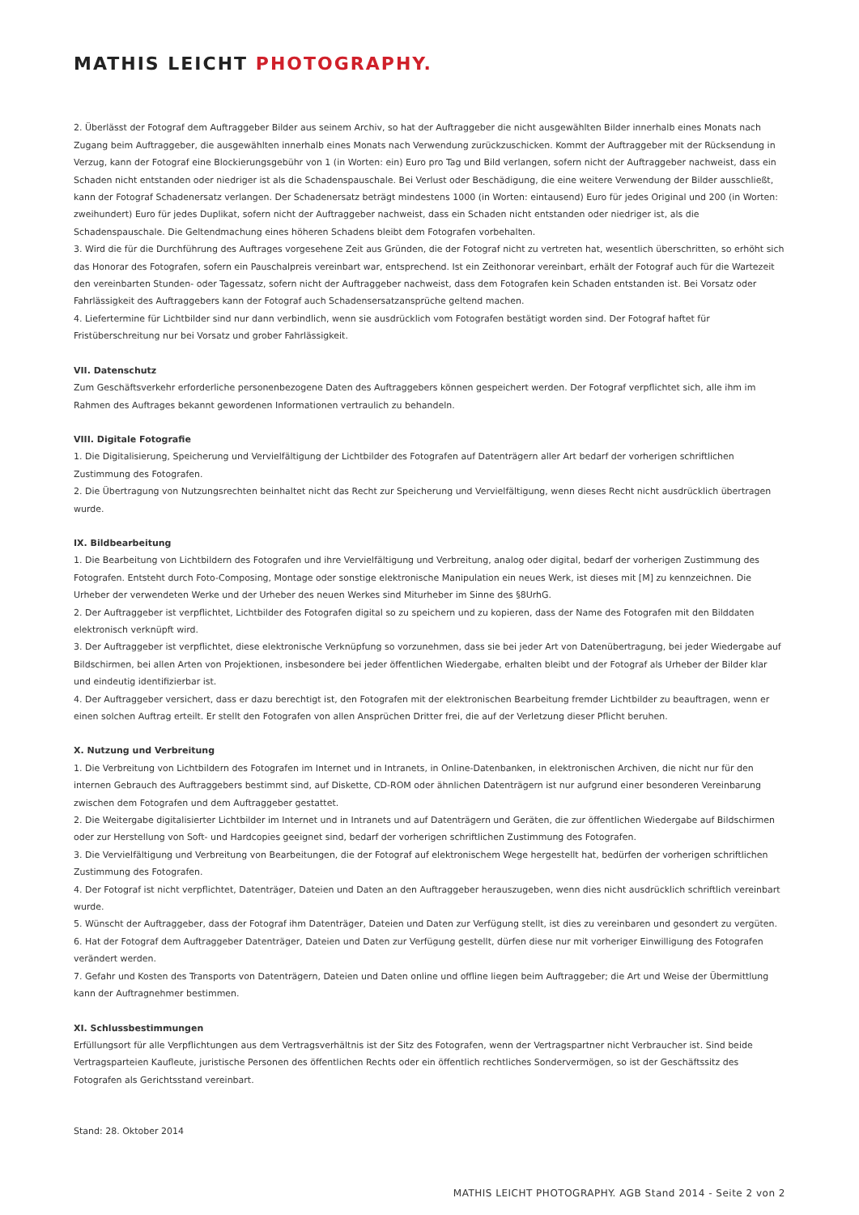MATHIS LEICHT PHOTOGRAPHY.
2. Überlässt der Fotograf dem Auftraggeber Bilder aus seinem Archiv, so hat der Auftraggeber die nicht ausgewählten Bilder innerhalb eines Monats nach Zugang beim Auftraggeber, die ausgewählten innerhalb eines Monats nach Verwendung zurückzuschicken. Kommt der Auftraggeber mit der Rücksendung in Verzug, kann der Fotograf eine Blockierungsgebühr von 1 (in Worten: ein) Euro pro Tag und Bild verlangen, sofern nicht der Auftraggeber nachweist, dass ein Schaden nicht entstanden oder niedriger ist als die Schadenspauschale. Bei Verlust oder Beschädigung, die eine weitere Verwendung der Bilder ausschließt, kann der Fotograf Schadenersatz verlangen. Der Schadenersatz beträgt mindestens 1000 (in Worten: eintausend) Euro für jedes Original und 200 (in Worten: zweihundert) Euro für jedes Duplikat, sofern nicht der Auftraggeber nachweist, dass ein Schaden nicht entstanden oder niedriger ist, als die Schadenspauschale. Die Geltendmachung eines höheren Schadens bleibt dem Fotografen vorbehalten.
3. Wird die für die Durchführung des Auftrages vorgesehene Zeit aus Gründen, die der Fotograf nicht zu vertreten hat, wesentlich überschritten, so erhöht sich das Honorar des Fotografen, sofern ein Pauschalpreis vereinbart war, entsprechend. Ist ein Zeithonorar vereinbart, erhält der Fotograf auch für die Wartezeit den vereinbarten Stunden- oder Tagessatz, sofern nicht der Auftraggeber nachweist, dass dem Fotografen kein Schaden entstanden ist. Bei Vorsatz oder Fahrlässigkeit des Auftraggebers kann der Fotograf auch Schadensersatzansprüche geltend machen.
4. Liefertermine für Lichtbilder sind nur dann verbindlich, wenn sie ausdrücklich vom Fotografen bestätigt worden sind. Der Fotograf haftet für Fristüberschreitung nur bei Vorsatz und grober Fahrlässigkeit.
VII. Datenschutz
Zum Geschäftsverkehr erforderliche personenbezogene Daten des Auftraggebers können gespeichert werden. Der Fotograf verpflichtet sich, alle ihm im Rahmen des Auftrages bekannt gewordenen Informationen vertraulich zu behandeln.
VIII. Digitale Fotografie
1. Die Digitalisierung, Speicherung und Vervielfältigung der Lichtbilder des Fotografen auf Datenträgern aller Art bedarf der vorherigen schriftlichen Zustimmung des Fotografen.
2. Die Übertragung von Nutzungsrechten beinhaltet nicht das Recht zur Speicherung und Vervielfältigung, wenn dieses Recht nicht ausdrücklich übertragen wurde.
IX. Bildbearbeitung
1. Die Bearbeitung von Lichtbildern des Fotografen und ihre Vervielfältigung und Verbreitung, analog oder digital, bedarf der vorherigen Zustimmung des Fotografen. Entsteht durch Foto-Composing, Montage oder sonstige elektronische Manipulation ein neues Werk, ist dieses mit [M] zu kennzeichnen. Die Urheber der verwendeten Werke und der Urheber des neuen Werkes sind Miturheber im Sinne des §8UrhG.
2. Der Auftraggeber ist verpflichtet, Lichtbilder des Fotografen digital so zu speichern und zu kopieren, dass der Name des Fotografen mit den Bilddaten elektronisch verknüpft wird.
3. Der Auftraggeber ist verpflichtet, diese elektronische Verknüpfung so vorzunehmen, dass sie bei jeder Art von Datenübertragung, bei jeder Wiedergabe auf Bildschirmen, bei allen Arten von Projektionen, insbesondere bei jeder öffentlichen Wiedergabe, erhalten bleibt und der Fotograf als Urheber der Bilder klar und eindeutig identifizierbar ist.
4. Der Auftraggeber versichert, dass er dazu berechtigt ist, den Fotografen mit der elektronischen Bearbeitung fremder Lichtbilder zu beauftragen, wenn er einen solchen Auftrag erteilt. Er stellt den Fotografen von allen Ansprüchen Dritter frei, die auf der Verletzung dieser Pflicht beruhen.
X. Nutzung und Verbreitung
1. Die Verbreitung von Lichtbildern des Fotografen im Internet und in Intranets, in Online-Datenbanken, in elektronischen Archiven, die nicht nur für den internen Gebrauch des Auftraggebers bestimmt sind, auf Diskette, CD-ROM oder ähnlichen Datenträgern ist nur aufgrund einer besonderen Vereinbarung zwischen dem Fotografen und dem Auftraggeber gestattet.
2. Die Weitergabe digitalisierter Lichtbilder im Internet und in Intranets und auf Datenträgern und Geräten, die zur öffentlichen Wiedergabe auf Bildschirmen oder zur Herstellung von Soft- und Hardcopies geeignet sind, bedarf der vorherigen schriftlichen Zustimmung des Fotografen.
3. Die Vervielfältigung und Verbreitung von Bearbeitungen, die der Fotograf auf elektronischem Wege hergestellt hat, bedürfen der vorherigen schriftlichen Zustimmung des Fotografen.
4. Der Fotograf ist nicht verpflichtet, Datenträger, Dateien und Daten an den Auftraggeber herauszugeben, wenn dies nicht ausdrücklich schriftlich vereinbart wurde.
5. Wünscht der Auftraggeber, dass der Fotograf ihm Datenträger, Dateien und Daten zur Verfügung stellt, ist dies zu vereinbaren und gesondert zu vergüten.
6. Hat der Fotograf dem Auftraggeber Datenträger, Dateien und Daten zur Verfügung gestellt, dürfen diese nur mit vorheriger Einwilligung des Fotografen verändert werden.
7. Gefahr und Kosten des Transports von Datenträgern, Dateien und Daten online und offline liegen beim Auftraggeber; die Art und Weise der Übermittlung kann der Auftragnehmer bestimmen.
XI. Schlussbestimmungen
Erfüllungsort für alle Verpflichtungen aus dem Vertragsverhältnis ist der Sitz des Fotografen, wenn der Vertragspartner nicht Verbraucher ist. Sind beide Vertragsparteien Kaufleute, juristische Personen des öffentlichen Rechts oder ein öffentlich rechtliches Sondervermögen, so ist der Geschäftssitz des Fotografen als Gerichtsstand vereinbart.
Stand: 28. Oktober 2014
MATHIS LEICHT PHOTOGRAPHY. AGB Stand 2014 - Seite 2 von 2